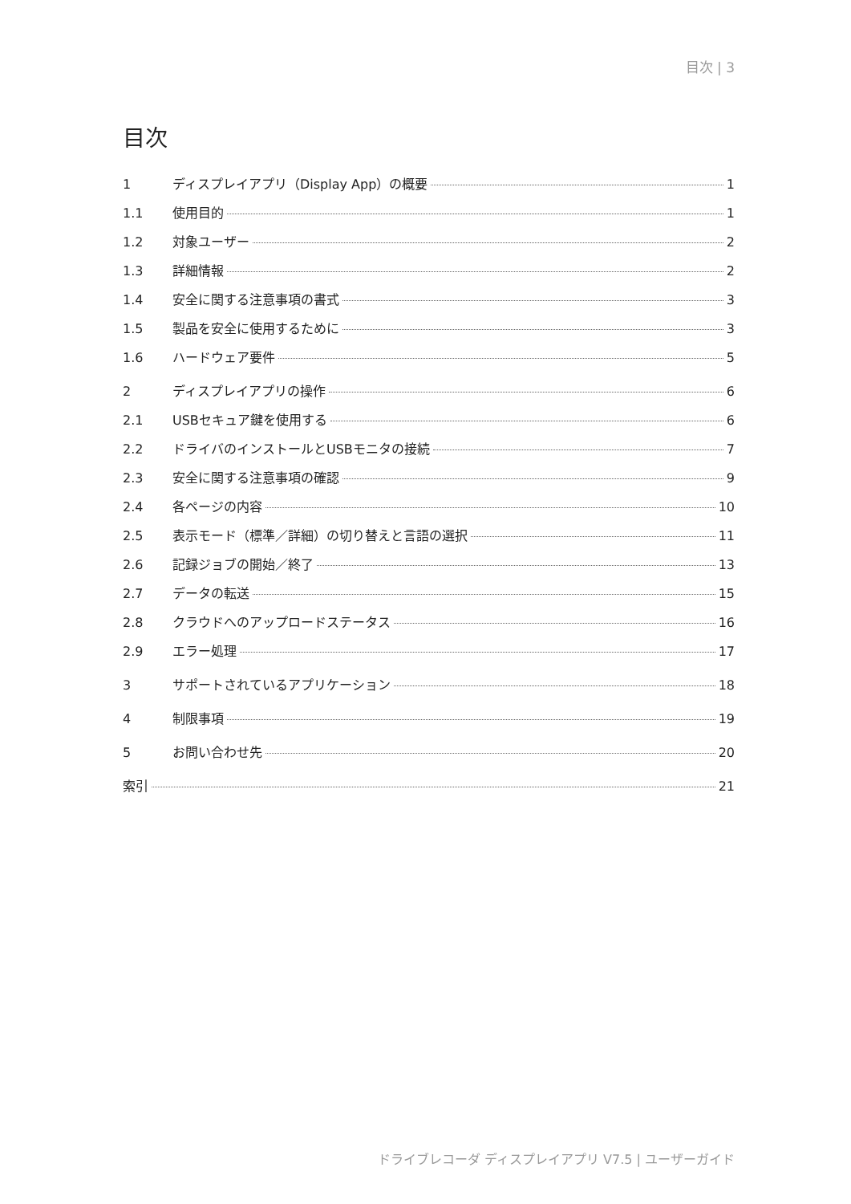目次 | 3
目次
1 ディスプレイアプリ（Display App）の概要 1
1.1 使用目的 1
1.2 対象ユーザー 2
1.3 詳細情報 2
1.4 安全に関する注意事項の書式 3
1.5 製品を安全に使用するために 3
1.6 ハードウェア要件 5
2 ディスプレイアプリの操作 6
2.1 USBセキュア鍵を使用する 6
2.2 ドライバのインストールとUSBモニタの接続 7
2.3 安全に関する注意事項の確認 9
2.4 各ページの内容 10
2.5 表示モード（標準／詳細）の切り替えと言語の選択 11
2.6 記録ジョブの開始／終了 13
2.7 データの転送 15
2.8 クラウドへのアップロードステータス 16
2.9 エラー処理 17
3 サポートされているアプリケーション 18
4 制限事項 19
5 お問い合わせ先 20
索引 21
ドライブレコーダ ディスプレイアプリ V7.5 | ユーザーガイド